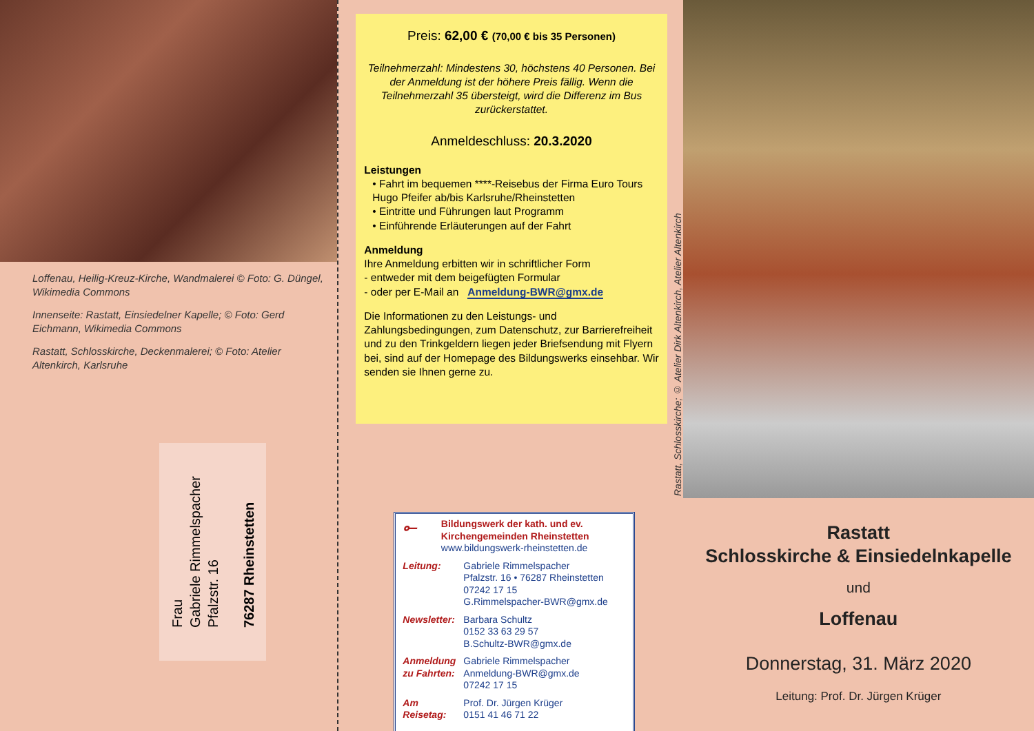Loffenau, Heilig-Kreuz-Kirche, Wandmalerei © Foto: G. Düngel, Wikimedia Commons
Innenseite: Rastatt, Einsiedelner Kapelle; © Foto: Gerd Eichmann, Wikimedia Commons
Rastatt, Schlosskirche, Deckenmalerei; © Foto: Atelier Altenkirch, Karlsruhe
Frau
Gabriele Rimmelspacher
Pfalzstr. 16
76287 Rheinstetten
Preis: 62,00 € (70,00 € bis 35 Personen)
Teilnehmerzahl: Mindestens 30, höchstens 40 Personen. Bei der Anmeldung ist der höhere Preis fällig. Wenn die Teilnehmerzahl 35 übersteigt, wird die Differenz im Bus zurückerstattet.
Anmeldeschluss: 20.3.2020
Leistungen
• Fahrt im bequemen ****-Reisebus der Firma Euro Tours Hugo Pfeifer ab/bis Karlsruhe/Rheinstetten
• Eintritte und Führungen laut Programm
• Einführende Erläuterungen auf der Fahrt
Anmeldung
Ihre Anmeldung erbitten wir in schriftlicher Form
- entweder mit dem beigefügten Formular
- oder per E-Mail an Anmeldung-BWR@gmx.de
Die Informationen zu den Leistungs- und Zahlungsbedingungen, zum Datenschutz, zur Barrierefreiheit und zu den Trinkgeldern liegen jeder Briefsendung mit Flyern bei, sind auf der Homepage des Bildungswerks einsehbar. Wir senden sie Ihnen gerne zu.
Rastatt, Schlosskirche; © Atelier Dirk Altenkirch, Atelier Altenkirch
⟜
Bildungswerk der kath. und ev. Kirchengemeinden Rheinstetten
www.bildungswerk-rheinstetten.de
Leitung: Gabriele Rimmelspacher
Pfalzstr. 16 • 76287 Rheinstetten
07242 17 15
G.Rimmelspacher-BWR@gmx.de
Newsletter:
Barbara Schultz
0152 33 63 29 57
B.Schultz-BWR@gmx.de
Anmeldung zu Fahrten:
Gabriele Rimmelspacher
Anmeldung-BWR@gmx.de
07242 17 15
Am Reisetag:
Prof. Dr. Jürgen Krüger
0151 41 46 71 22
Rastatt
Schlosskirche & Einsiedelnkapelle
und
Loffenau
Donnerstag, 31. März 2020
Leitung: Prof. Dr. Jürgen Krüger